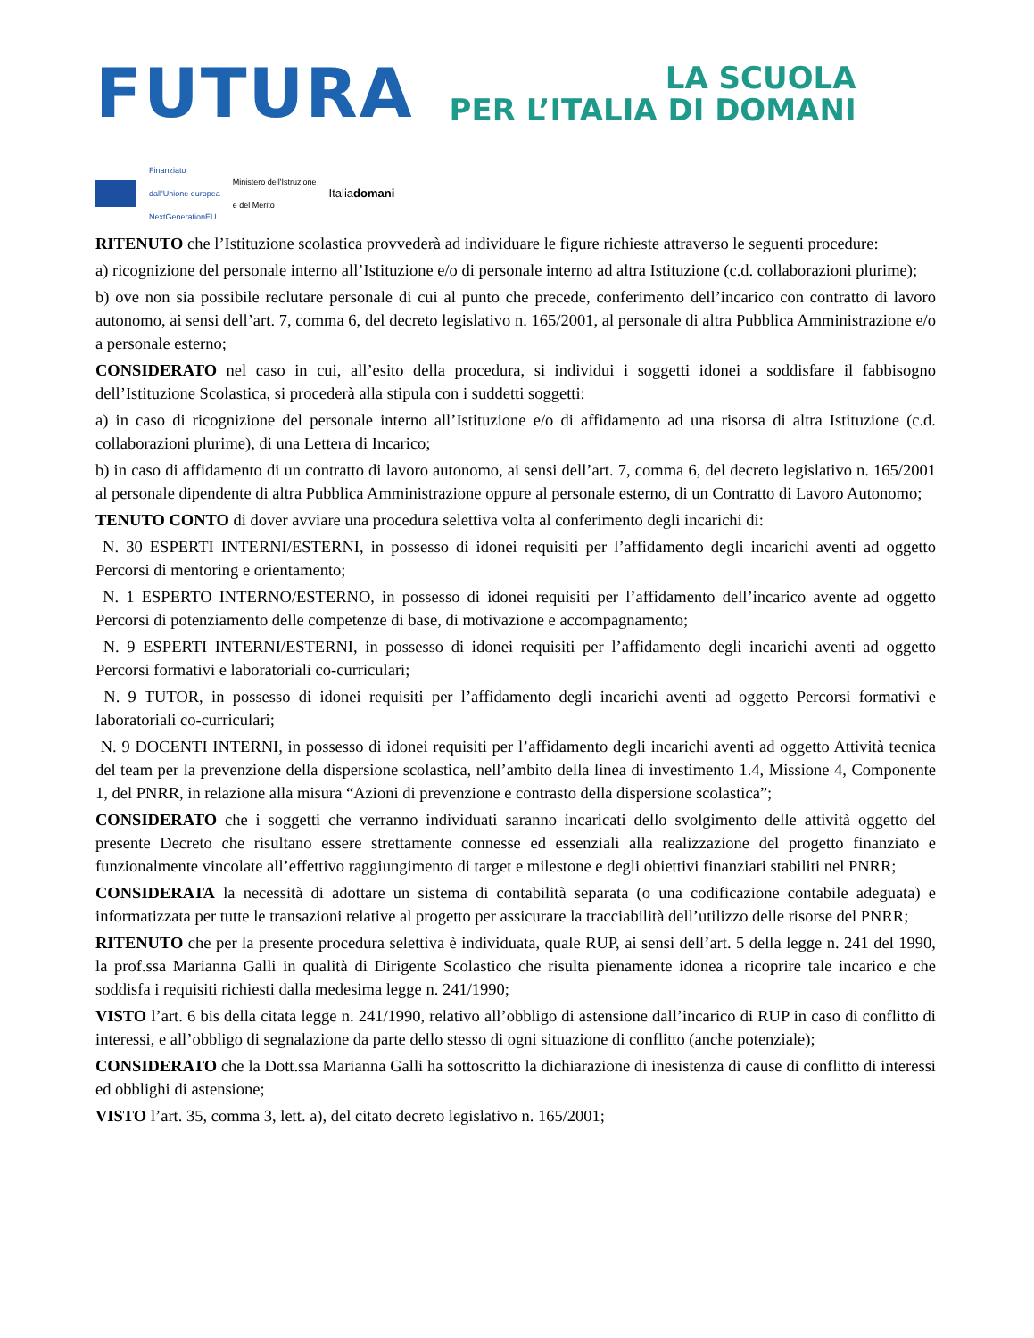FUTURA
LA SCUOLA
PER L’ITALIA DI DOMANI
Finanziato
dall'Unione europea
NextGenerationEU
Ministero dell'Istruzione
e del Merito
Italiadomani
RITENUTO che l’Istituzione scolastica provvederà ad individuare le figure richieste attraverso le seguenti procedure:
a) ricognizione del personale interno all’Istituzione e/o di personale interno ad altra Istituzione (c.d. collaborazioni plurime);
b) ove non sia possibile reclutare personale di cui al punto che precede, conferimento dell’incarico con contratto di lavoro autonomo, ai sensi dell’art. 7, comma 6, del decreto legislativo n. 165/2001, al personale di altra Pubblica Amministrazione e/o a personale esterno;
CONSIDERATO nel caso in cui, all’esito della procedura, si individui i soggetti idonei a soddisfare il fabbisogno dell’Istituzione Scolastica, si procederà alla stipula con i suddetti soggetti:
a) in caso di ricognizione del personale interno all’Istituzione e/o di affidamento ad una risorsa di altra Istituzione (c.d. collaborazioni plurime), di una Lettera di Incarico;
b) in caso di affidamento di un contratto di lavoro autonomo, ai sensi dell’art. 7, comma 6, del decreto legislativo n. 165/2001 al personale dipendente di altra Pubblica Amministrazione oppure al personale esterno, di un Contratto di Lavoro Autonomo;
TENUTO CONTO di dover avviare una procedura selettiva volta al conferimento degli incarichi di:
N. 30 ESPERTI INTERNI/ESTERNI, in possesso di idonei requisiti per l’affidamento degli incarichi aventi ad oggetto Percorsi di mentoring e orientamento;
N. 1 ESPERTO INTERNO/ESTERNO, in possesso di idonei requisiti per l’affidamento dell’incarico avente ad oggetto Percorsi di potenziamento delle competenze di base, di motivazione e accompagnamento;
N. 9 ESPERTI INTERNI/ESTERNI, in possesso di idonei requisiti per l’affidamento degli incarichi aventi ad oggetto Percorsi formativi e laboratoriali co-curriculari;
N. 9 TUTOR, in possesso di idonei requisiti per l’affidamento degli incarichi aventi ad oggetto Percorsi formativi e laboratoriali co-curriculari;
N. 9 DOCENTI INTERNI, in possesso di idonei requisiti per l’affidamento degli incarichi aventi ad oggetto Attività tecnica del team per la prevenzione della dispersione scolastica, nell’ambito della linea di investimento 1.4, Missione 4, Componente 1, del PNRR, in relazione alla misura “Azioni di prevenzione e contrasto della dispersione scolastica”;
CONSIDERATO che i soggetti che verranno individuati saranno incaricati dello svolgimento delle attività oggetto del presente Decreto che risultano essere strettamente connesse ed essenziali alla realizzazione del progetto finanziato e funzionalmente vincolate all’effettivo raggiungimento di target e milestone e degli obiettivi finanziari stabiliti nel PNRR;
CONSIDERATA la necessità di adottare un sistema di contabilità separata (o una codificazione contabile adeguata) e informatizzata per tutte le transazioni relative al progetto per assicurare la tracciabilità dell’utilizzo delle risorse del PNRR;
RITENUTO che per la presente procedura selettiva è individuata, quale RUP, ai sensi dell’art. 5 della legge n. 241 del 1990, la prof.ssa Marianna Galli in qualità di Dirigente Scolastico che risulta pienamente idonea a ricoprire tale incarico e che soddisfa i requisiti richiesti dalla medesima legge n. 241/1990;
VISTO l’art. 6 bis della citata legge n. 241/1990, relativo all’obbligo di astensione dall’incarico di RUP in caso di conflitto di interessi, e all’obbligo di segnalazione da parte dello stesso di ogni situazione di conflitto (anche potenziale);
CONSIDERATO che la Dott.ssa Marianna Galli ha sottoscritto la dichiarazione di inesistenza di cause di conflitto di interessi ed obblighi di astensione;
VISTO l’art. 35, comma 3, lett. a), del citato decreto legislativo n. 165/2001;